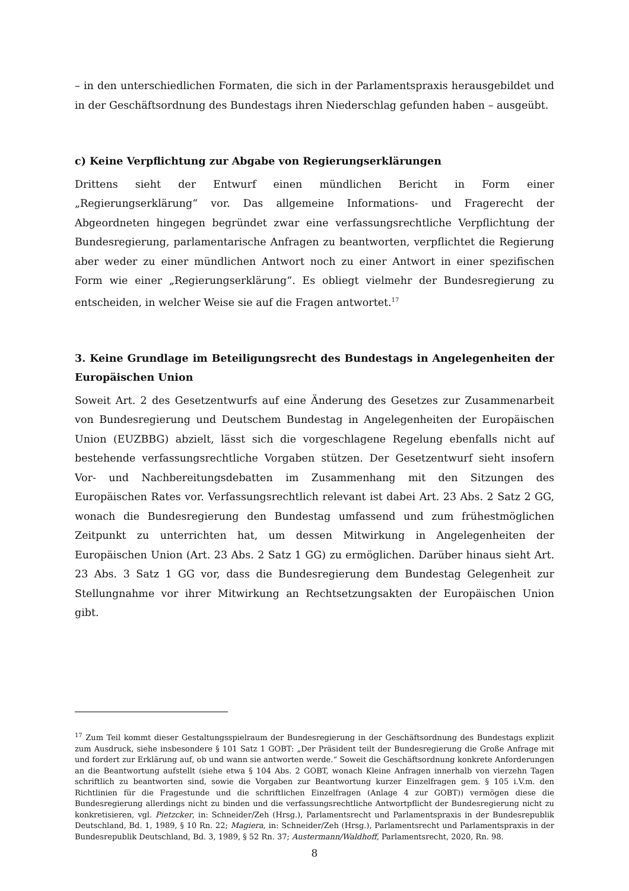– in den unterschiedlichen Formaten, die sich in der Parlamentspraxis herausgebildet und in der Geschäftsordnung des Bundestags ihren Niederschlag gefunden haben – ausgeübt.
c) Keine Verpflichtung zur Abgabe von Regierungserklärungen
Drittens sieht der Entwurf einen mündlichen Bericht in Form einer „Regierungserklärung“ vor. Das allgemeine Informations- und Fragerecht der Abgeordneten hingegen begründet zwar eine verfassungsrechtliche Verpflichtung der Bundesregierung, parlamentarische Anfragen zu beantworten, verpflichtet die Regierung aber weder zu einer mündlichen Antwort noch zu einer Antwort in einer spezifischen Form wie einer „Regierungserklärung“. Es obliegt vielmehr der Bundesregierung zu entscheiden, in welcher Weise sie auf die Fragen antwortet.<sup>17</sup>
3. Keine Grundlage im Beteiligungsrecht des Bundestags in Angelegenheiten der Europäischen Union
Soweit Art. 2 des Gesetzentwurfs auf eine Änderung des Gesetzes zur Zusammenarbeit von Bundesregierung und Deutschem Bundestag in Angelegenheiten der Europäischen Union (EUZBBG) abzielt, lässt sich die vorgeschlagene Regelung ebenfalls nicht auf bestehende verfassungsrechtliche Vorgaben stützen. Der Gesetzentwurf sieht insofern Vor- und Nachbereitungsdebatten im Zusammenhang mit den Sitzungen des Europäischen Rates vor. Verfassungsrechtlich relevant ist dabei Art. 23 Abs. 2 Satz 2 GG, wonach die Bundesregierung den Bundestag umfassend und zum frühestmöglichen Zeitpunkt zu unterrichten hat, um dessen Mitwirkung in Angelegenheiten der Europäischen Union (Art. 23 Abs. 2 Satz 1 GG) zu ermöglichen. Darüber hinaus sieht Art. 23 Abs. 3 Satz 1 GG vor, dass die Bundesregierung dem Bundestag Gelegenheit zur Stellungnahme vor ihrer Mitwirkung an Rechtsetzungsakten der Europäischen Union gibt.
<sup>17</sup> Zum Teil kommt dieser Gestaltungsspielraum der Bundesregierung in der Geschäftsordnung des Bundestags explizit zum Ausdruck, siehe insbesondere § 101 Satz 1 GOBT: „Der Präsident teilt der Bundesregierung die Große Anfrage mit und fordert zur Erklärung auf, ob und wann sie antworten werde.“ Soweit die Geschäftsordnung konkrete Anforderungen an die Beantwortung aufstellt (siehe etwa § 104 Abs. 2 GOBT, wonach Kleine Anfragen innerhalb von vierzehn Tagen schriftlich zu beantworten sind, sowie die Vorgaben zur Beantwortung kurzer Einzelfragen gem. § 105 i.V.m. den Richtlinien für die Fragestunde und die schriftlichen Einzelfragen (Anlage 4 zur GOBT)) vermögen diese die Bundesregierung allerdings nicht zu binden und die verfassungsrechtliche Antwortpflicht der Bundesregierung nicht zu konkretisieren, vgl. Pietzcker, in: Schneider/Zeh (Hrsg.), Parlamentsrecht und Parlamentspraxis in der Bundesrepublik Deutschland, Bd. 1, 1989, § 10 Rn. 22; Magiera, in: Schneider/Zeh (Hrsg.), Parlamentsrecht und Parlamentspraxis in der Bundesrepublik Deutschland, Bd. 3, 1989, § 52 Rn. 37; Austermann/Waldhoff, Parlamentsrecht, 2020, Rn. 98.
8